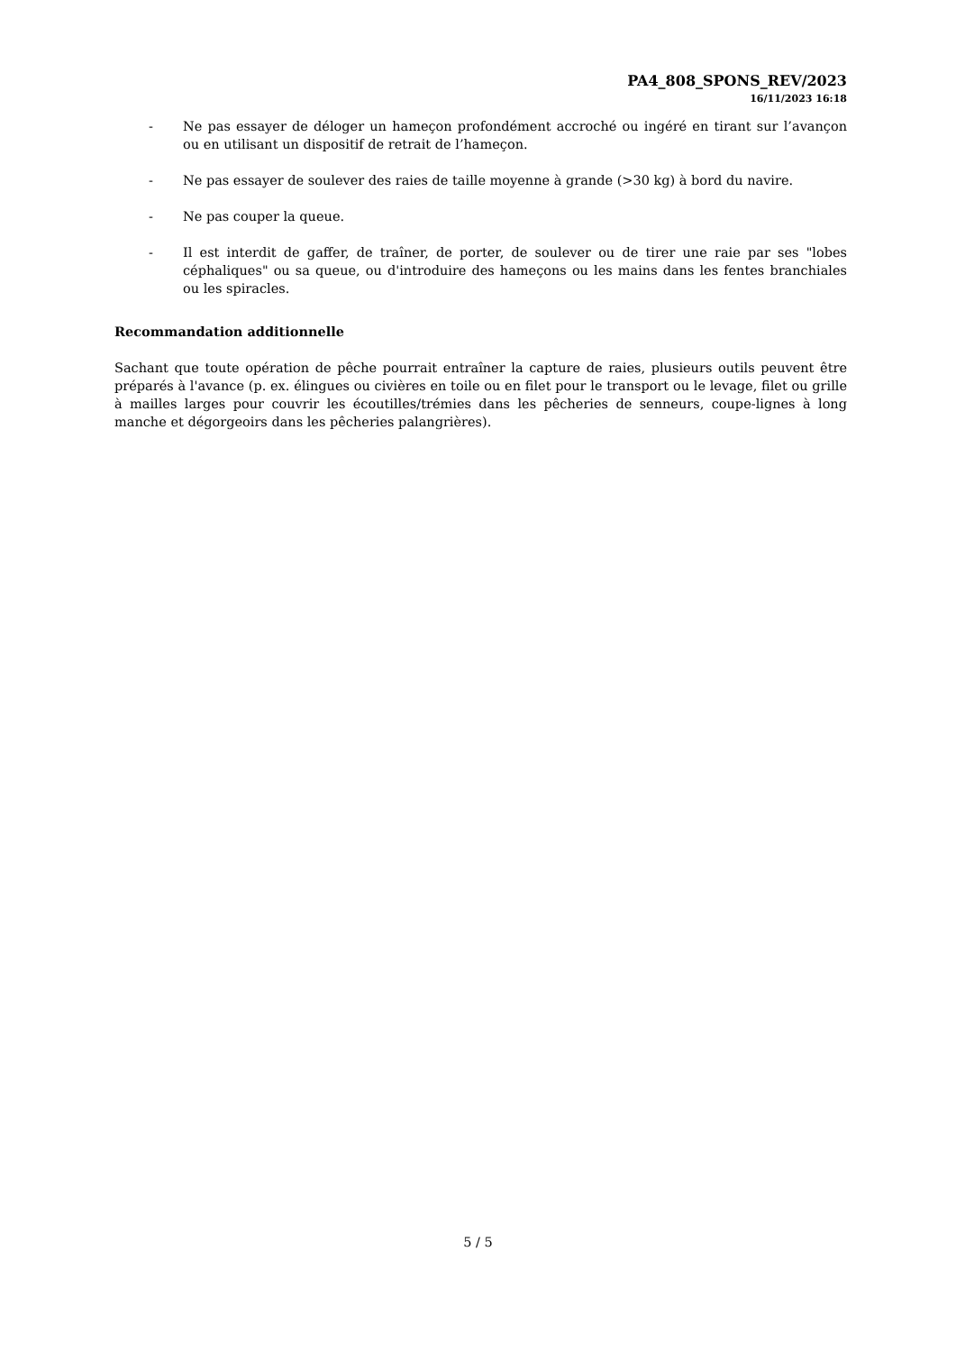PA4_808_SPONS_REV/2023
16/11/2023 16:18
- Ne pas essayer de déloger un hameçon profondément accroché ou ingéré en tirant sur l’avançon ou en utilisant un dispositif de retrait de l’hameçon.
- Ne pas essayer de soulever des raies de taille moyenne à grande (>30 kg) à bord du navire.
- Ne pas couper la queue.
- Il est interdit de gaffer, de traîner, de porter, de soulever ou de tirer une raie par ses "lobes céphaliques" ou sa queue, ou d'introduire des hameçons ou les mains dans les fentes branchiales ou les spiracles.
Recommandation additionnelle
Sachant que toute opération de pêche pourrait entraîner la capture de raies, plusieurs outils peuvent être préparés à l'avance (p. ex. élingues ou civières en toile ou en filet pour le transport ou le levage, filet ou grille à mailles larges pour couvrir les écoutilles/trémies dans les pêcheries de senneurs, coupe-lignes à long manche et dégorgeoirs dans les pêcheries palangrières).
5 / 5